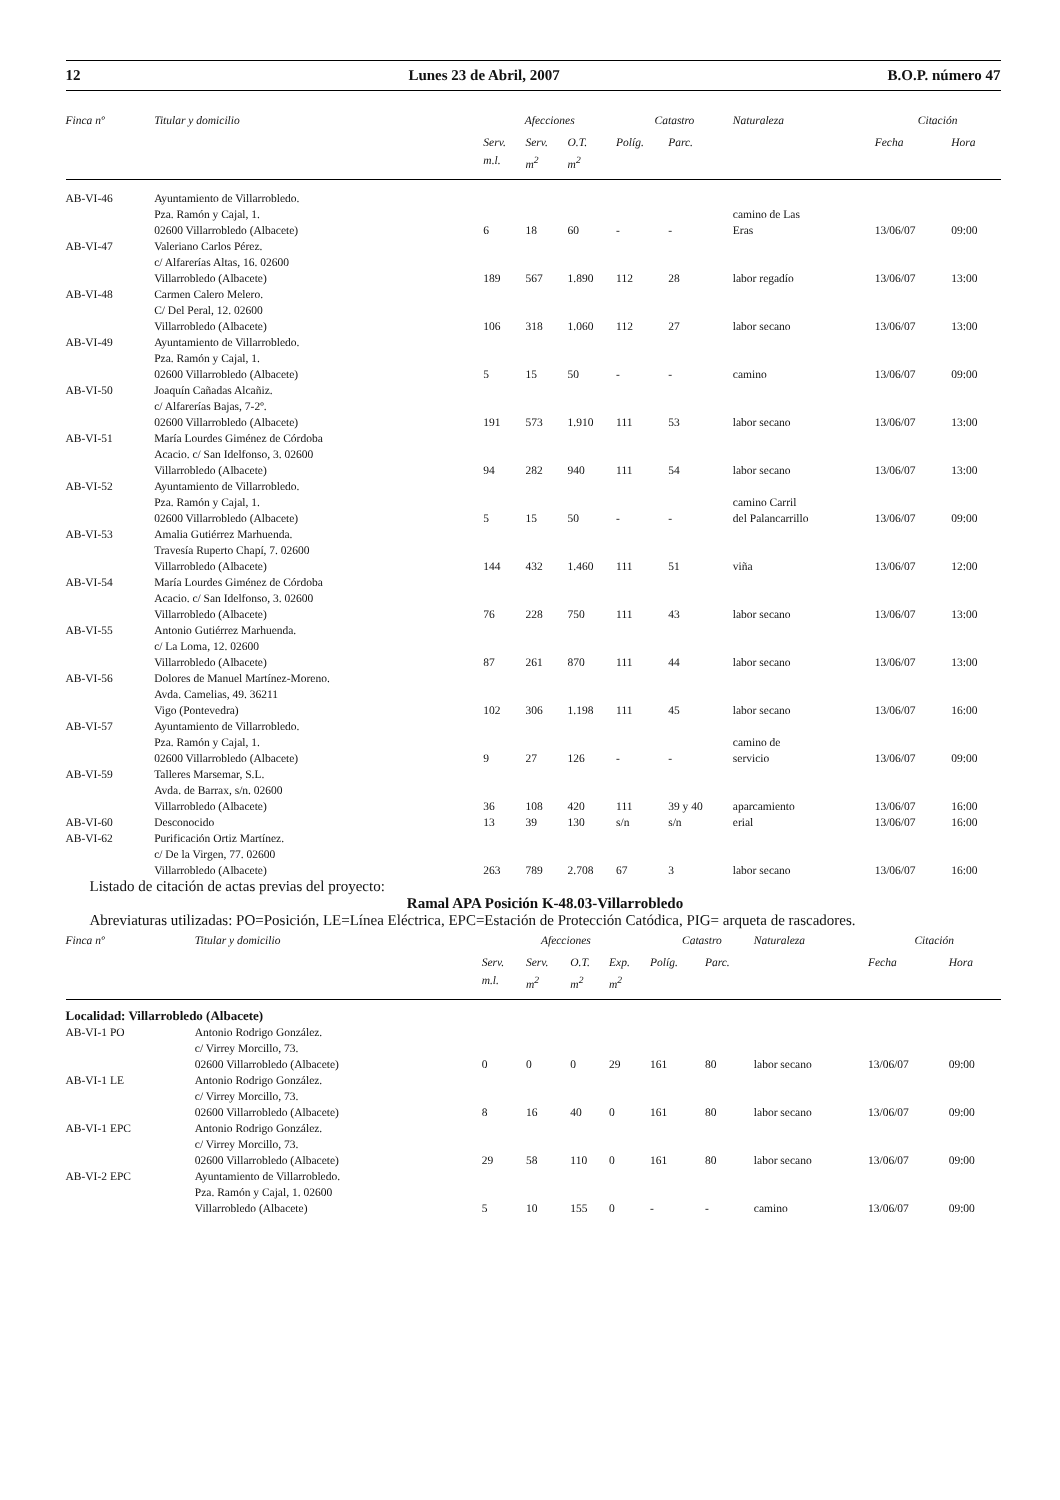12 Lunes 23 de Abril, 2007 B.O.P. número 47
| Finca nº | Titular y domicilio | Afecciones | | | Catastro | | Naturaleza | Citación | |
| --- | --- | --- | --- | --- | --- | --- | --- | --- | --- |
| | | Serv. m.l. | Serv. m<sup>2</sup> | O.T. m<sup>2</sup> | Políg. | Parc. | | Fecha | Hora |
| AB-VI-46 | Ayuntamiento de Villarrobledo. Pza. Ramón y Cajal, 1. 02600 Villarrobledo (Albacete) | 6 | 18 | 60 | - | - | camino de Las Eras | 13/06/07 | 09:00 |
| AB-VI-47 | Valeriano Carlos Pérez. c/ Alfarerías Altas, 16. 02600 Villarrobledo (Albacete) | 189 | 567 | 1.890 | 112 | 28 | labor regadío | 13/06/07 | 13:00 |
| AB-VI-48 | Carmen Calero Melero. C/ Del Peral, 12. 02600 Villarrobledo (Albacete) | 106 | 318 | 1.060 | 112 | 27 | labor secano | 13/06/07 | 13:00 |
| AB-VI-49 | Ayuntamiento de Villarrobledo. Pza. Ramón y Cajal, 1. 02600 Villarrobledo (Albacete) | 5 | 15 | 50 | - | - | camino | 13/06/07 | 09:00 |
| AB-VI-50 | Joaquín Cañadas Alcañiz. c/ Alfarerías Bajas, 7-2º. 02600 Villarrobledo (Albacete) | 191 | 573 | 1.910 | 111 | 53 | labor secano | 13/06/07 | 13:00 |
| AB-VI-51 | María Lourdes Giménez de Córdoba Acacio. c/ San Idelfonso, 3. 02600 Villarrobledo (Albacete) | 94 | 282 | 940 | 111 | 54 | labor secano | 13/06/07 | 13:00 |
| AB-VI-52 | Ayuntamiento de Villarrobledo. Pza. Ramón y Cajal, 1. 02600 Villarrobledo (Albacete) | 5 | 15 | 50 | - | - | camino Carril del Palancarrillo | 13/06/07 | 09:00 |
| AB-VI-53 | Amalia Gutiérrez Marhuenda. Travesía Ruperto Chapí, 7. 02600 Villarrobledo (Albacete) | 144 | 432 | 1.460 | 111 | 51 | viña | 13/06/07 | 12:00 |
| AB-VI-54 | María Lourdes Giménez de Córdoba Acacio. c/ San Idelfonso, 3. 02600 Villarrobledo (Albacete) | 76 | 228 | 750 | 111 | 43 | labor secano | 13/06/07 | 13:00 |
| AB-VI-55 | Antonio Gutiérrez Marhuenda. c/ La Loma, 12. 02600 Villarrobledo (Albacete) | 87 | 261 | 870 | 111 | 44 | labor secano | 13/06/07 | 13:00 |
| AB-VI-56 | Dolores de Manuel Martínez-Moreno. Avda. Camelias, 49. 36211 Vigo (Pontevedra) | 102 | 306 | 1.198 | 111 | 45 | labor secano | 13/06/07 | 16:00 |
| AB-VI-57 | Ayuntamiento de Villarrobledo. Pza. Ramón y Cajal, 1. 02600 Villarrobledo (Albacete) | 9 | 27 | 126 | - | - | camino de servicio | 13/06/07 | 09:00 |
| AB-VI-59 | Talleres Marsemar, S.L. Avda. de Barrax, s/n. 02600 Villarrobledo (Albacete) | 36 | 108 | 420 | 111 | 39 y 40 | aparcamiento | 13/06/07 | 16:00 |
| AB-VI-60 | Desconocido | 13 | 39 | 130 | s/n | s/n | erial | 13/06/07 | 16:00 |
| AB-VI-62 | Purificación Ortiz Martínez. c/ De la Virgen, 77. 02600 Villarrobledo (Albacete) | 263 | 789 | 2.708 | 67 | 3 | labor secano | 13/06/07 | 16:00 |
Listado de citación de actas previas del proyecto:
Ramal APA Posición K-48.03-Villarrobledo
Abreviaturas utilizadas: PO=Posición, LE=Línea Eléctrica, EPC=Estación de Protección Catódica, PIG= arqueta de rascadores.
| Finca nº | Titular y domicilio | Afecciones | | | | Catastro | | Naturaleza | Citación | |
| --- | --- | --- | --- | --- | --- | --- | --- | --- | --- | --- |
| | | Serv. m.l. | Serv. m<sup>2</sup> | O.T. m<sup>2</sup> | Exp. m<sup>2</sup> | Políg. | Parc. | | Fecha | Hora |
| Localidad: Villarrobledo (Albacete) | | | | | | | | | | |
| AB-VI-1 PO | Antonio Rodrigo González. c/ Virrey Morcillo, 73. 02600 Villarrobledo (Albacete) | 0 | 0 | 0 | 29 | 161 | 80 | labor secano | 13/06/07 | 09:00 |
| AB-VI-1 LE | Antonio Rodrigo González. c/ Virrey Morcillo, 73. 02600 Villarrobledo (Albacete) | 8 | 16 | 40 | 0 | 161 | 80 | labor secano | 13/06/07 | 09:00 |
| AB-VI-1 EPC | Antonio Rodrigo González. c/ Virrey Morcillo, 73. 02600 Villarrobledo (Albacete) | 29 | 58 | 110 | 0 | 161 | 80 | labor secano | 13/06/07 | 09:00 |
| AB-VI-2 EPC | Ayuntamiento de Villarrobledo. Pza. Ramón y Cajal, 1. 02600 Villarrobledo (Albacete) | 5 | 10 | 155 | 0 | - | - | camino | 13/06/07 | 09:00 |